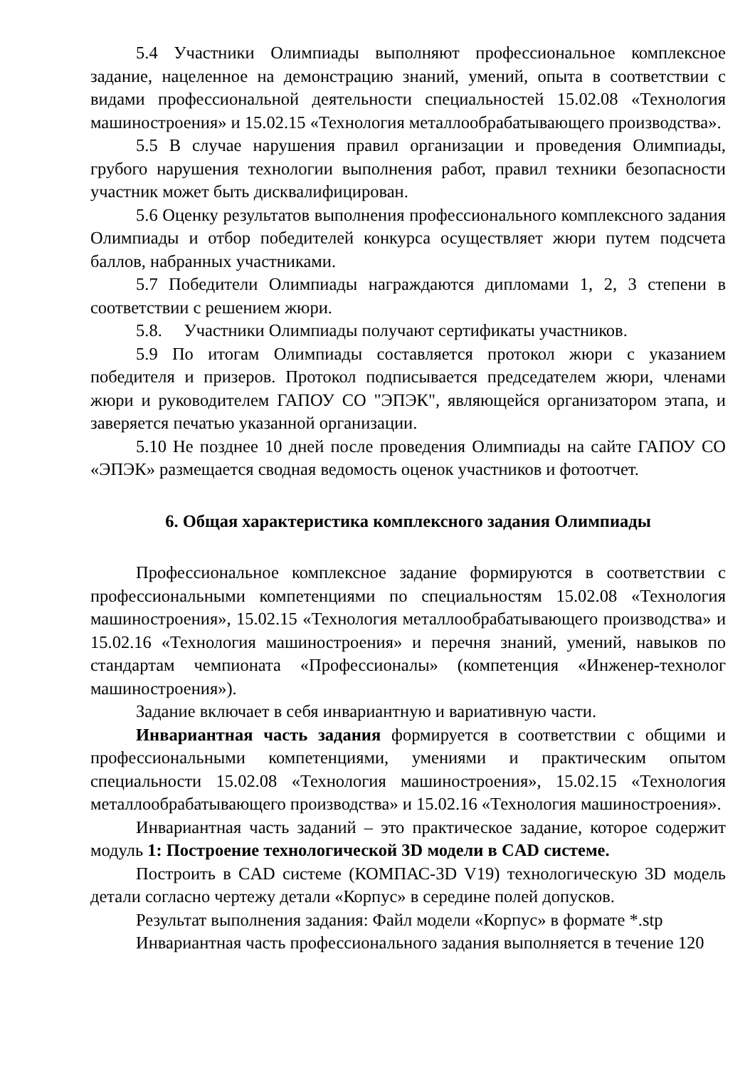5.4 Участники Олимпиады выполняют профессиональное комплексное задание, нацеленное на демонстрацию знаний, умений, опыта в соответствии с видами профессиональной деятельности специальностей 15.02.08 «Технология машиностроения» и 15.02.15 «Технология металлообрабатывающего производства».
5.5 В случае нарушения правил организации и проведения Олимпиады, грубого нарушения технологии выполнения работ, правил техники безопасности участник может быть дисквалифицирован.
5.6 Оценку результатов выполнения профессионального комплексного задания Олимпиады и отбор победителей конкурса осуществляет жюри путем подсчета баллов, набранных участниками.
5.7 Победители Олимпиады награждаются дипломами 1, 2, 3 степени в соответствии с решением жюри.
5.8. Участники Олимпиады получают сертификаты участников.
5.9 По итогам Олимпиады составляется протокол жюри с указанием победителя и призеров. Протокол подписывается председателем жюри, членами жюри и руководителем ГАПОУ СО "ЭПЭК", являющейся организатором этапа, и заверяется печатью указанной организации.
5.10 Не позднее 10 дней после проведения Олимпиады на сайте ГАПОУ СО «ЭПЭК» размещается сводная ведомость оценок участников и фотоотчет.
6. Общая характеристика комплексного задания Олимпиады
Профессиональное комплексное задание формируются в соответствии с профессиональными компетенциями по специальностям 15.02.08 «Технология машиностроения», 15.02.15 «Технология металлообрабатывающего производства» и 15.02.16 «Технология машиностроения» и перечня знаний, умений, навыков по стандартам чемпионата «Профессионалы» (компетенция «Инженер-технолог машиностроения»).
Задание включает в себя инвариантную и вариативную части.
Инвариантная часть задания формируется в соответствии с общими и профессиональными компетенциями, умениями и практическим опытом специальности 15.02.08 «Технология машиностроения», 15.02.15 «Технология металлообрабатывающего производства» и 15.02.16 «Технология машиностроения».
Инвариантная часть заданий – это практическое задание, которое содержит модуль 1: Построение технологической 3D модели в CAD системе.
Построить в CAD системе (КОМПАС-3D V19) технологическую 3D модель детали согласно чертежу детали «Корпус» в середине полей допусков.
Результат выполнения задания: Файл модели «Корпус» в формате *.stp
Инвариантная часть профессионального задания выполняется в течение 120